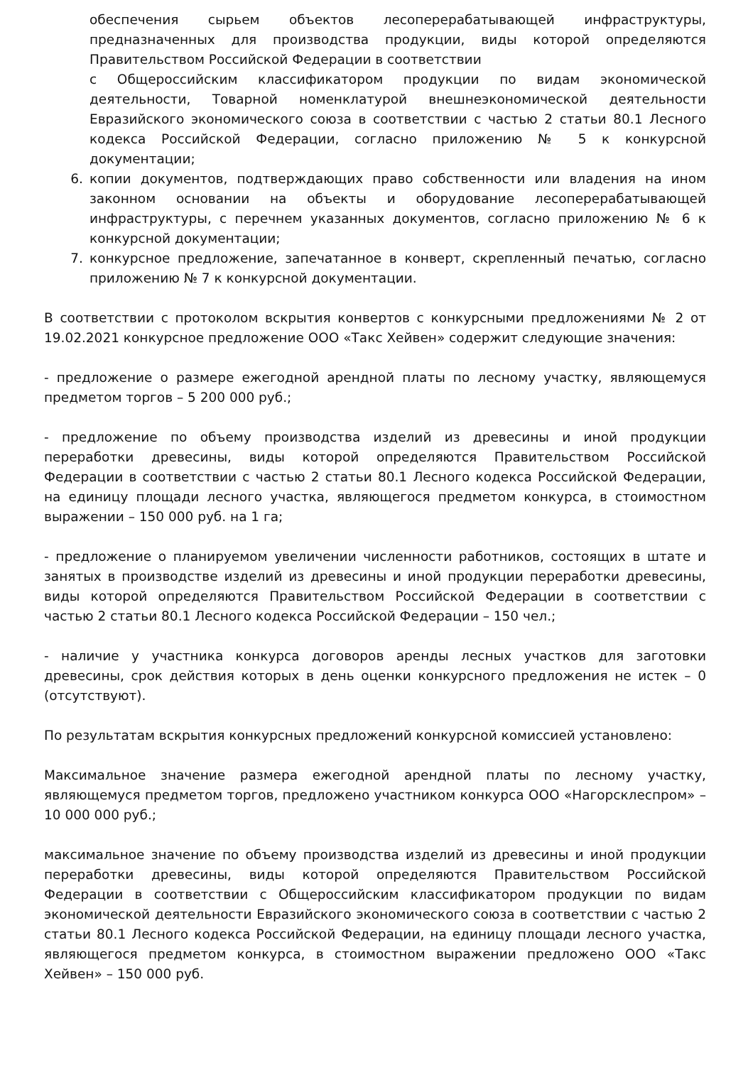обеспечения сырьем объектов лесоперерабатывающей инфраструктуры, предназначенных для производства продукции, виды которой определяются Правительством Российской Федерации в соответствии
с Общероссийским классификатором продукции по видам экономической деятельности, Товарной номенклатурой внешнеэкономической деятельности Евразийского экономического союза в соответствии с частью 2 статьи 80.1 Лесного кодекса Российской Федерации, согласно приложению № 5 к конкурсной документации;
6. копии документов, подтверждающих право собственности или владения на ином законном основании на объекты и оборудование лесоперерабатывающей инфраструктуры, с перечнем указанных документов, согласно приложению № 6 к конкурсной документации;
7. конкурсное предложение, запечатанное в конверт, скрепленный печатью, согласно приложению № 7 к конкурсной документации.
В соответствии с протоколом вскрытия конвертов с конкурсными предложениями № 2 от 19.02.2021 конкурсное предложение ООО «Такс Хейвен» содержит следующие значения:
- предложение о размере ежегодной арендной платы по лесному участку, являющемуся предметом торгов – 5 200 000 руб.;
- предложение по объему производства изделий из древесины и иной продукции переработки древесины, виды которой определяются Правительством Российской Федерации в соответствии с частью 2 статьи 80.1 Лесного кодекса Российской Федерации, на единицу площади лесного участка, являющегося предметом конкурса, в стоимостном выражении – 150 000 руб. на 1 га;
- предложение о планируемом увеличении численности работников, состоящих в штате и занятых в производстве изделий из древесины и иной продукции переработки древесины, виды которой определяются Правительством Российской Федерации в соответствии с частью 2 статьи 80.1 Лесного кодекса Российской Федерации – 150 чел.;
- наличие у участника конкурса договоров аренды лесных участков для заготовки древесины, срок действия которых в день оценки конкурсного предложения не истек – 0 (отсутствуют).
По результатам вскрытия конкурсных предложений конкурсной комиссией установлено:
Максимальное значение размера ежегодной арендной платы по лесному участку, являющемуся предметом торгов, предложено участником конкурса ООО «Нагорсклеспром» – 10 000 000 руб.;
максимальное значение по объему производства изделий из древесины и иной продукции переработки древесины, виды которой определяются Правительством Российской Федерации в соответствии с Общероссийским классификатором продукции по видам экономической деятельности Евразийского экономического союза в соответствии с частью 2 статьи 80.1 Лесного кодекса Российской Федерации, на единицу площади лесного участка, являющегося предметом конкурса, в стоимостном выражении предложено ООО «Такс Хейвен» – 150 000 руб.